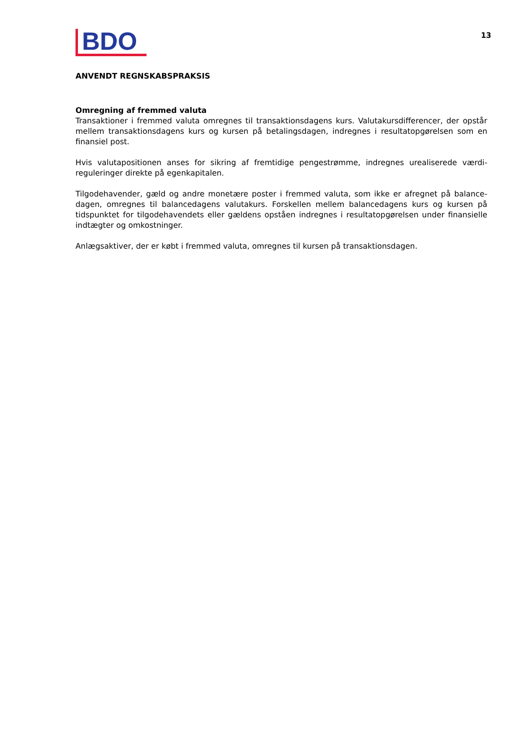BDO
13
ANVENDT REGNSKABSPRAKSIS
Omregning af fremmed valuta
Transaktioner i fremmed valuta omregnes til transaktionsdagens kurs. Valutakursdifferencer, der opstår mellem transaktionsdagens kurs og kursen på betalingsdagen, indregnes i resultatopgørelsen som en finansiel post.
Hvis valutapositionen anses for sikring af fremtidige pengestrømme, indregnes urealiserede værdi-reguleringer direkte på egenkapitalen.
Tilgodehavender, gæld og andre monetære poster i fremmed valuta, som ikke er afregnet på balance-dagen, omregnes til balancedagens valutakurs. Forskellen mellem balancedagens kurs og kursen på tidspunktet for tilgodehavendets eller gældens opståen indregnes i resultatopgørelsen under finansielle indtægter og omkostninger.
Anlægsaktiver, der er købt i fremmed valuta, omregnes til kursen på transaktionsdagen.